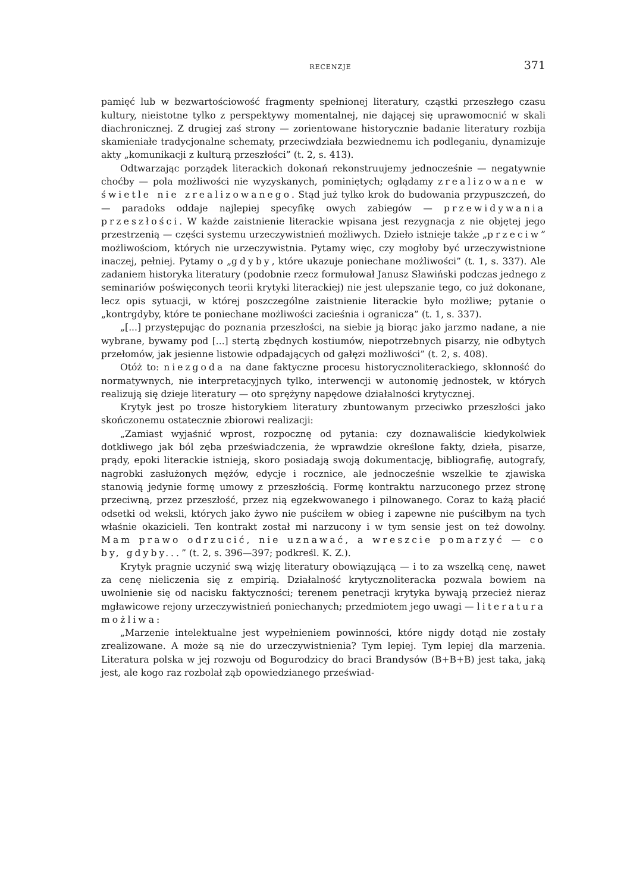RECENZJE 371
pamięć lub w bezwartościowość fragmenty spełnionej literatury, cząstki przeszłego czasu kultury, nieistotne tylko z perspektywy momentalnej, nie dającej się uprawomocnić w skali diachronicznej. Z drugiej zaś strony — zorientowane historycznie badanie literatury rozbija skamieniałe tradycjonalne schematy, przeciwdziała bezwiednemu ich podleganiu, dynamizuje akty „komunikacji z kulturą przeszłości” (t. 2, s. 413).
Odtwarzając porządek literackich dokonań rekonstruujemy jednocześnie — negatywnie choćby — pola możliwości nie wyzyskanych, pominiętych; oglądamy zrealizowane w świetle nie zrealizowanego. Stąd już tylko krok do budowania przypuszczeń, do — paradoks oddaje najlepiej specyfikę owych zabiegów — przewidywania przeszłości. W każde zaistnienie literackie wpisana jest rezygnacja z nie objętej jego przestrzenią — części systemu urzeczywistnień możliwych. Dzieło istnieje także „przeciw” możliwościom, których nie urzeczywistnia. Pytamy więc, czy mogłoby być urzeczywistnione inaczej, pełniej. Pytamy o „gdyby, które ukazuje poniechane możliwości” (t. 1, s. 337). Ale zadaniem historyka literatury (podobnie rzecz formułował Janusz Sławiński podczas jednego z seminariów poświęconych teorii krytyki literackiej) nie jest ulepszanie tego, co już dokonane, lecz opis sytuacji, w której poszczególne zaistnienie literackie było możliwe; pytanie o „kontrgdyby, które te poniechane możliwości zacieśnia i ogranicza” (t. 1, s. 337).
„[...] przystępując do poznania przeszłości, na siebie ją biorąc jako jarzmo nadane, a nie wybrane, bywamy pod [...] stertą zbędnych kostiumów, niepotrzebnych pisarzy, nie odbytych przełomów, jak jesienne listowie odpadających od gałęzi możliwości” (t. 2, s. 408).
Otóż to: niezgoda na dane faktyczne procesu historycznoliterackiego, skłonność do normatywnych, nie interpretacyjnych tylko, interwencji w autonomię jednostek, w których realizują się dzieje literatury — oto sprężyny napędowe działalności krytycznej.
Krytyk jest po trosze historykiem literatury zbuntowanym przeciwko przeszłości jako skończonemu ostatecznie zbiorowi realizacji:
„Zamiast wyjaśnić wprost, rozpocznę od pytania: czy doznawaliście kiedykolwiek dotkliwego jak ból zęba przeświadczenia, że wprawdzie określone fakty, dzieła, pisarze, prądy, epoki literackie istnieją, skoro posiadają swoją dokumentację, bibliografię, autografy, nagrobki zasłużonych mężów, edycje i rocznice, ale jednocześnie wszelkie te zjawiska stanowią jedynie formę umowy z przeszłością. Formę kontraktu narzuconego przez stronę przeciwną, przez przeszłość, przez nią egzekwowanego i pilnowanego. Coraz to każą płacić odsetki od weksli, których jako żywo nie puściłem w obieg i zapewne nie puściłbym na tych właśnie okazicieli. Ten kontrakt został mi narzucony i w tym sensie jest on też dowolny. Mam prawo odrzucić, nie uznawać, a wreszcie pomarzyć — co by, gdyby...” (t. 2, s. 396—397; podkreśl. K. Z.).
Krytyk pragnie uczynić swą wizję literatury obowiązującą — i to za wszelką cenę, nawet za cenę nieliczenia się z empirią. Działalność krytycznoliteracka pozwala bowiem na uwolnienie się od nacisku faktyczności; terenem penetracji krytyka bywają przecież nieraz mgławicowe rejony urzeczywistnień poniechanych; przedmiotem jego uwagi — literatura możliwa:
„Marzenie intelektualne jest wypełnieniem powinności, które nigdy dotąd nie zostały zrealizowane. A może są nie do urzeczywistnienia? Tym lepiej. Tym lepiej dla marzenia. Literatura polska w jej rozwoju od Bogurodzicy do braci Brandysów (B+B+B) jest taka, jaką jest, ale kogo raz rozbolał ząb opowiedzianego przeświad-